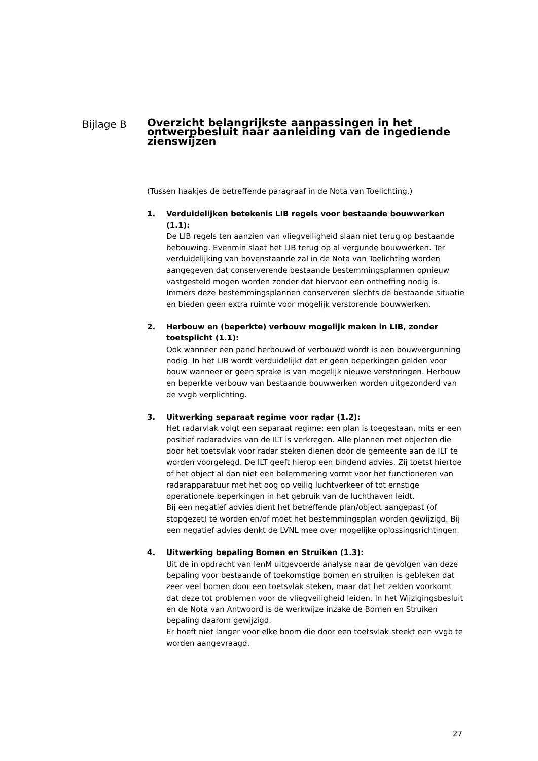Bijlage B
Overzicht belangrijkste aanpassingen in het ontwerpbesluit naar aanleiding van de ingediende zienswijzen
(Tussen haakjes de betreffende paragraaf in de Nota van Toelichting.)
1. Verduidelijken betekenis LIB regels voor bestaande bouwwerken (1.1):
De LIB regels ten aanzien van vliegveiligheid slaan níet terug op bestaande bebouwing. Evenmin slaat het LIB terug op al vergunde bouwwerken. Ter verduidelijking van bovenstaande zal in de Nota van Toelichting worden aangegeven dat conserverende bestaande bestemmingsplannen opnieuw vastgesteld mogen worden zonder dat hiervoor een ontheffing nodig is. Immers deze bestemmingsplannen conserveren slechts de bestaande situatie en bieden geen extra ruimte voor mogelijk verstorende bouwwerken.
2. Herbouw en (beperkte) verbouw mogelijk maken in LIB, zonder toetsplicht (1.1):
Ook wanneer een pand herbouwd of verbouwd wordt is een bouwvergunning nodig. In het LIB wordt verduidelijkt dat er geen beperkingen gelden voor bouw wanneer er geen sprake is van mogelijk nieuwe verstoringen. Herbouw en beperkte verbouw van bestaande bouwwerken worden uitgezonderd van de vvgb verplichting.
3. Uitwerking separaat regime voor radar (1.2):
Het radarvlak volgt een separaat regime: een plan is toegestaan, mits er een positief radaradvies van de ILT is verkregen. Alle plannen met objecten die door het toetsvlak voor radar steken dienen door de gemeente aan de ILT te worden voorgelegd. De ILT geeft hierop een bindend advies. Zij toetst hiertoe of het object al dan niet een belemmering vormt voor het functioneren van radarapparatuur met het oog op veilig luchtverkeer of tot ernstige operationele beperkingen in het gebruik van de luchthaven leidt.
Bij een negatief advies dient het betreffende plan/object aangepast (of stopgezet) te worden en/of moet het bestemmingsplan worden gewijzigd. Bij een negatief advies denkt de LVNL mee over mogelijke oplossingsrichtingen.
4. Uitwerking bepaling Bomen en Struiken (1.3):
Uit de in opdracht van IenM uitgevoerde analyse naar de gevolgen van deze bepaling voor bestaande of toekomstige bomen en struiken is gebleken dat zeer veel bomen door een toetsvlak steken, maar dat het zelden voorkomt dat deze tot problemen voor de vliegveiligheid leiden. In het Wijzigingsbesluit en de Nota van Antwoord is de werkwijze inzake de Bomen en Struiken bepaling daarom gewijzigd.
Er hoeft niet langer voor elke boom die door een toetsvlak steekt een vvgb te worden aangevraagd.
27